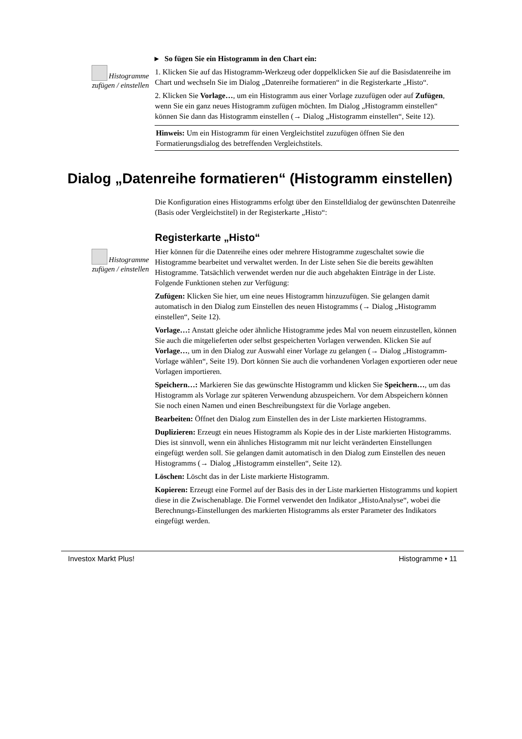Histogramme zufügen / einstellen
▸ So fügen Sie ein Histogramm in den Chart ein:
1. Klicken Sie auf das Histogramm-Werkzeug oder doppelklicken Sie auf die Basisdatenreihe im Chart und wechseln Sie im Dialog „Datenreihe formatieren“ in die Registerkarte „Histo“.
2. Klicken Sie Vorlage…, um ein Histogramm aus einer Vorlage zuzufügen oder auf Zufügen, wenn Sie ein ganz neues Histogramm zufügen möchten. Im Dialog „Histogramm einstellen“ können Sie dann das Histogramm einstellen (→ Dialog „Histogramm einstellen“, Seite 12).
Hinweis: Um ein Histogramm für einen Vergleichstitel zuzufügen öffnen Sie den Formatierungsdialog des betreffenden Vergleichstitels.
Dialog „Datenreihe formatieren“ (Histogramm einstellen)
Die Konfiguration eines Histogramms erfolgt über den Einstelldialog der gewünschten Datenreihe (Basis oder Vergleichstitel) in der Registerkarte „Histo“:
Histogramme zufügen / einstellen
Registerkarte „Histo“
Hier können für die Datenreihe eines oder mehrere Histogramme zugeschaltet sowie die Histogramme bearbeitet und verwaltet werden. In der Liste sehen Sie die bereits gewählten Histogramme. Tatsächlich verwendet werden nur die auch abgehakten Einträge in der Liste. Folgende Funktionen stehen zur Verfügung:
Zufügen: Klicken Sie hier, um eine neues Histogramm hinzuzufügen. Sie gelangen damit automatisch in den Dialog zum Einstellen des neuen Histogramms (→ Dialog „Histogramm einstellen“, Seite 12).
Vorlage…: Anstatt gleiche oder ähnliche Histogramme jedes Mal von neuem einzustellen, können Sie auch die mitgelieferten oder selbst gespeicherten Vorlagen verwenden. Klicken Sie auf Vorlage…, um in den Dialog zur Auswahl einer Vorlage zu gelangen (→ Dialog „Histogramm-Vorlage wählen“, Seite 19). Dort können Sie auch die vorhandenen Vorlagen exportieren oder neue Vorlagen importieren.
Speichern…: Markieren Sie das gewünschte Histogramm und klicken Sie Speichern…, um das Histogramm als Vorlage zur späteren Verwendung abzuspeichern. Vor dem Abspeichern können Sie noch einen Namen und einen Beschreibungstext für die Vorlage angeben.
Bearbeiten: Öffnet den Dialog zum Einstellen des in der Liste markierten Histogramms.
Duplizieren: Erzeugt ein neues Histogramm als Kopie des in der Liste markierten Histogramms. Dies ist sinnvoll, wenn ein ähnliches Histogramm mit nur leicht veränderten Einstellungen eingefügt werden soll. Sie gelangen damit automatisch in den Dialog zum Einstellen des neuen Histogramms (→ Dialog „Histogramm einstellen“, Seite 12).
Löschen: Löscht das in der Liste markierte Histogramm.
Kopieren: Erzeugt eine Formel auf der Basis des in der Liste markierten Histogramms und kopiert diese in die Zwischenablage. Die Formel verwendet den Indikator „HistoAnalyse“, wobei die Berechnungs-Einstellungen des markierten Histogramms als erster Parameter des Indikators eingefügt werden.
Investox Markt Plus! Histogramme • 11